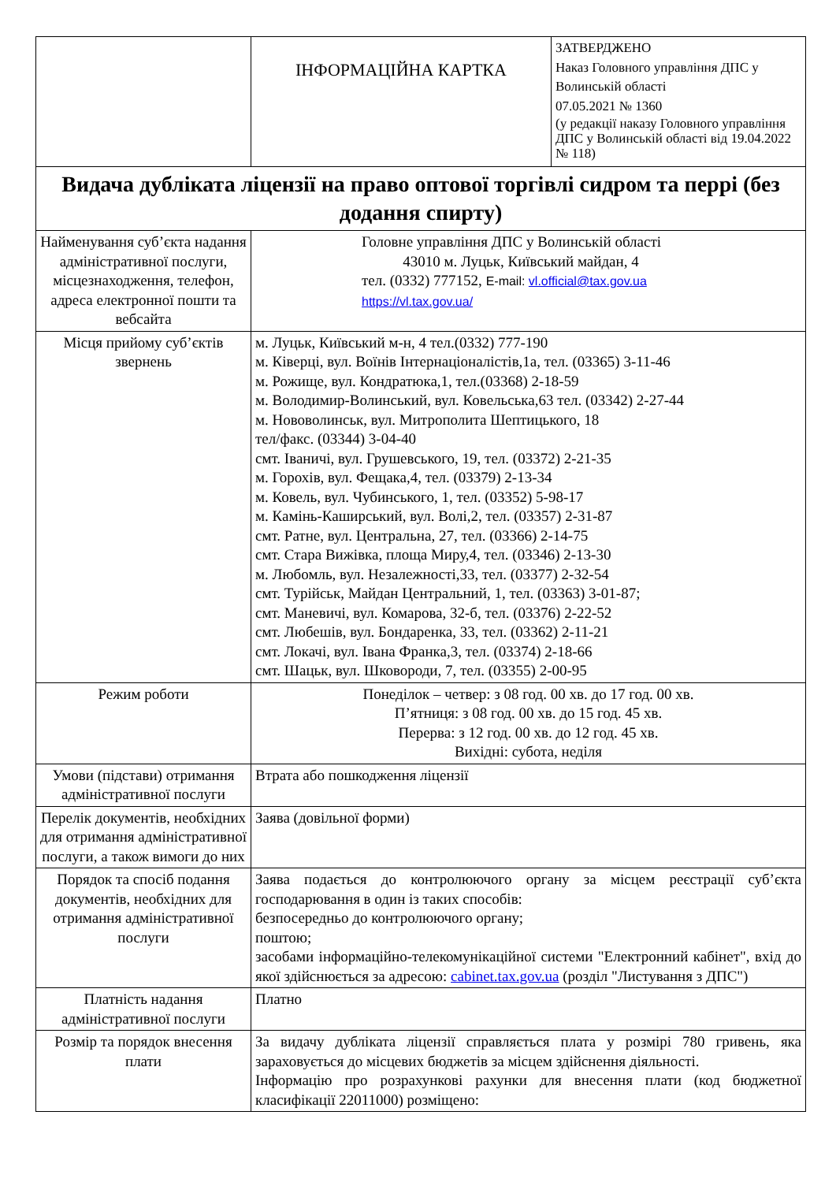| | ІНФОРМАЦІЙНА КАРТКА | ЗАТВЕРДЖЕНО Наказ Головного управління ДПС у Волинській області 07.05.2021 № 1360 (у редакції наказу Головного управління ДПС у Волинській області від 19.04.2022 № 118) |
| Видача дубліката ліцензії на право оптової торгівлі сидром та перрі (без додання спирту) | | |
| Найменування суб’єкта надання адміністративної послуги, місцезнаходження, телефон, адреса електронної пошти та вебсайта | Головне управління ДПС у Волинській області 43010 м. Луцьк, Київський майдан, 4 тел. (0332) 777152, E-mail: vl.official@tax.gov.ua https://vl.tax.gov.ua/ | |
| Місця прийому суб’єктів звернень | м. Луцьк, Київський м-н, 4 тел.(0332) 777-190 м. Ківерці, вул. Воїнів Інтернаціоналістів,1а, тел. (03365) 3-11-46 м. Рожище, вул. Кондратюка,1, тел.(03368) 2-18-59 м. Володимир-Волинський, вул. Ковельська,63 тел. (03342) 2-27-44 м. Нововолинськ, вул. Митрополита Шептицького, 18 тел/факс. (03344) 3-04-40 смт. Іваничі, вул. Грушевського, 19, тел. (03372) 2-21-35 м. Горохів, вул. Фещака,4, тел. (03379) 2-13-34 м. Ковель, вул. Чубинського, 1, тел. (03352) 5-98-17 м. Камінь-Каширський, вул. Волі,2, тел. (03357) 2-31-87 смт. Ратне, вул. Центральна, 27, тел. (03366) 2-14-75 смт. Стара Вижівка, площа Миру,4, тел. (03346) 2-13-30 м. Любомль, вул. Незалежності,33, тел. (03377) 2-32-54 смт. Турійськ, Майдан Центральний, 1, тел. (03363) 3-01-87; смт. Маневичі, вул. Комарова, 32-б, тел. (03376) 2-22-52 смт. Любешів, вул. Бондаренка, 33, тел. (03362) 2-11-21 смт. Локачі, вул. Івана Франка,3, тел. (03374) 2-18-66 смт. Шацьк, вул. Шковороди, 7, тел. (03355) 2-00-95 | |
| Режим роботи | Понеділок – четвер: з 08 год. 00 хв. до 17 год. 00 хв. П’ятниця: з 08 год. 00 хв. до 15 год. 45 хв. Перерва: з 12 год. 00 хв. до 12 год. 45 хв. Вихідні: субота, неділя | |
| Умови (підстави) отримання адміністративної послуги | Втрата або пошкодження ліцензії | |
| Перелік документів, необхідних для отримання адміністративної послуги, а також вимоги до них | Заява (довільної форми) | |
| Порядок та спосіб подання документів, необхідних для отримання адміністративної послуги | Заява подається до контролюючого органу за місцем реєстрації суб’єкта господарювання в один із таких способів: безпосередньо до контролюючого органу; поштою; засобами інформаційно-телекомунікаційної системи "Електронний кабінет", вхід до якої здійснюється за адресою: cabinet.tax.gov.ua (розділ "Листування з ДПС") | |
| Платність надання адміністративної послуги | Платно | |
| Розмір та порядок внесення плати | За видачу дубліката ліцензії справляється плата у розмірі 780 гривень, яка зараховується до місцевих бюджетів за місцем здійснення діяльності. Інформацію про розрахункові рахунки для внесення плати (код бюджетної класифікації 22011000) розміщено: | |